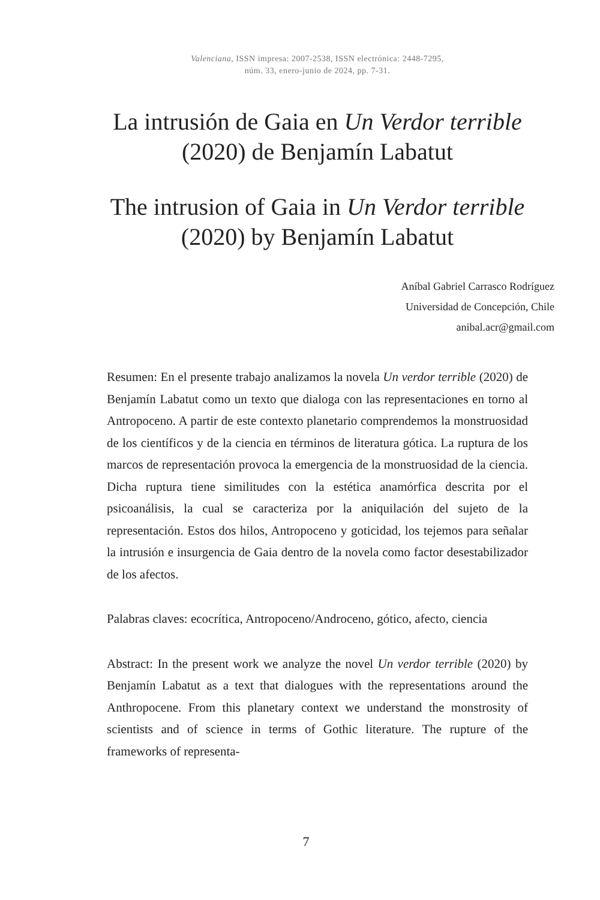Valenciana, ISSN impresa: 2007-2538, ISSN electrónica: 2448-7295,
núm. 33, enero-junio de 2024, pp. 7-31.
La intrusión de Gaia en Un Verdor terrible (2020) de Benjamín Labatut
The intrusion of Gaia in Un Verdor terrible (2020) by Benjamín Labatut
Aníbal Gabriel Carrasco Rodríguez
Universidad de Concepción, Chile
anibal.acr@gmail.com
Resumen: En el presente trabajo analizamos la novela Un verdor terrible (2020) de Benjamín Labatut como un texto que dialoga con las representaciones en torno al Antropoceno. A partir de este contexto planetario comprendemos la monstruosidad de los científicos y de la ciencia en términos de literatura gótica. La ruptura de los marcos de representación provoca la emergencia de la monstruosidad de la ciencia. Dicha ruptura tiene similitudes con la estética anamórfica descrita por el psicoanálisis, la cual se caracteriza por la aniquilación del sujeto de la representación. Estos dos hilos, Antropoceno y goticidad, los tejemos para señalar la intrusión e insurgencia de Gaia dentro de la novela como factor desestabilizador de los afectos.
Palabras claves: ecocrítica, Antropoceno/Androceno, gótico, afecto, ciencia
Abstract: In the present work we analyze the novel Un verdor terrible (2020) by Benjamín Labatut as a text that dialogues with the representations around the Anthropocene. From this planetary context we understand the monstrosity of scientists and of science in terms of Gothic literature. The rupture of the frameworks of representa-
7